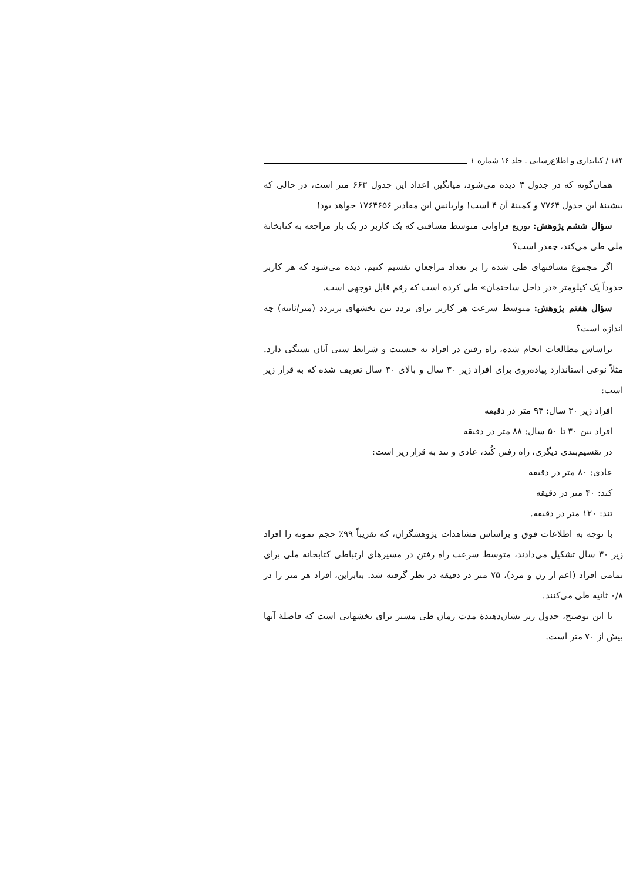۱۸۴ / کتابداری و اطلاع‌رسانی ـ جلد ۱۶ شماره ۱
همان‌گونه که در جدول ۳ دیده می‌شود، میانگین اعداد این جدول ۶۶۳ متر است، در حالی که بیشینهٔ این جدول ۷۷۶۴ و کمینهٔ آن ۴ است! واریانس این مقادیر ۱۷۶۴۶۵۶ خواهد بود!
سؤال ششم پژوهش: توزیع فراوانی متوسط مسافتی که یک کاربر در یک بار مراجعه به کتابخانهٔ ملی طی می‌کند، چقدر است؟
اگر مجموع مسافتهای طی شده را بر تعداد مراجعان تقسیم کنیم، دیده می‌شود که هر کاربر حدوداً یک کیلومتر «در داخل ساختمان» طی کرده است که رقم قابل توجهی است.
سؤال هفتم پژوهش: متوسط سرعت هر کاربر برای تردد بین بخشهای پرتردد (متر/ثانیه) چه اندازه است؟
براساس مطالعات انجام شده، راه رفتن در افراد به جنسیت و شرایط سنی آنان بستگی دارد. مثلاً نوعی استاندارد پیاده‌روی برای افراد زیر ۳۰ سال و بالای ۳۰ سال تعریف شده که به قرار زیر است:
افراد زیر ۳۰ سال: ۹۴ متر در دقیقه
افراد بین ۳۰ تا ۵۰ سال: ۸۸ متر در دقیقه
در تقسیم‌بندی دیگری، راه رفتن کُند، عادی و تند به قرار زیر است:
عادی: ۸۰ متر در دقیقه
کند: ۴۰ متر در دقیقه
تند: ۱۲۰ متر در دقیقه.
با توجه به اطلاعات فوق و براساس مشاهدات پژوهشگران، که تقریباً ۹۹٪ حجم نمونه را افراد زیر ۳۰ سال تشکیل می‌دادند، متوسط سرعت راه رفتن در مسیرهای ارتباطی کتابخانه ملی برای تمامی افراد (اعم از زن و مرد)، ۷۵ متر در دقیقه در نظر گرفته شد. بنابراین، افراد هر متر را در ۰/۸ ثانیه طی می‌کنند.
با این توضیح، جدول زیر نشان‌دهندهٔ مدت زمان طی مسیر برای بخشهایی است که فاصلهٔ آنها بیش از ۷۰ متر است.